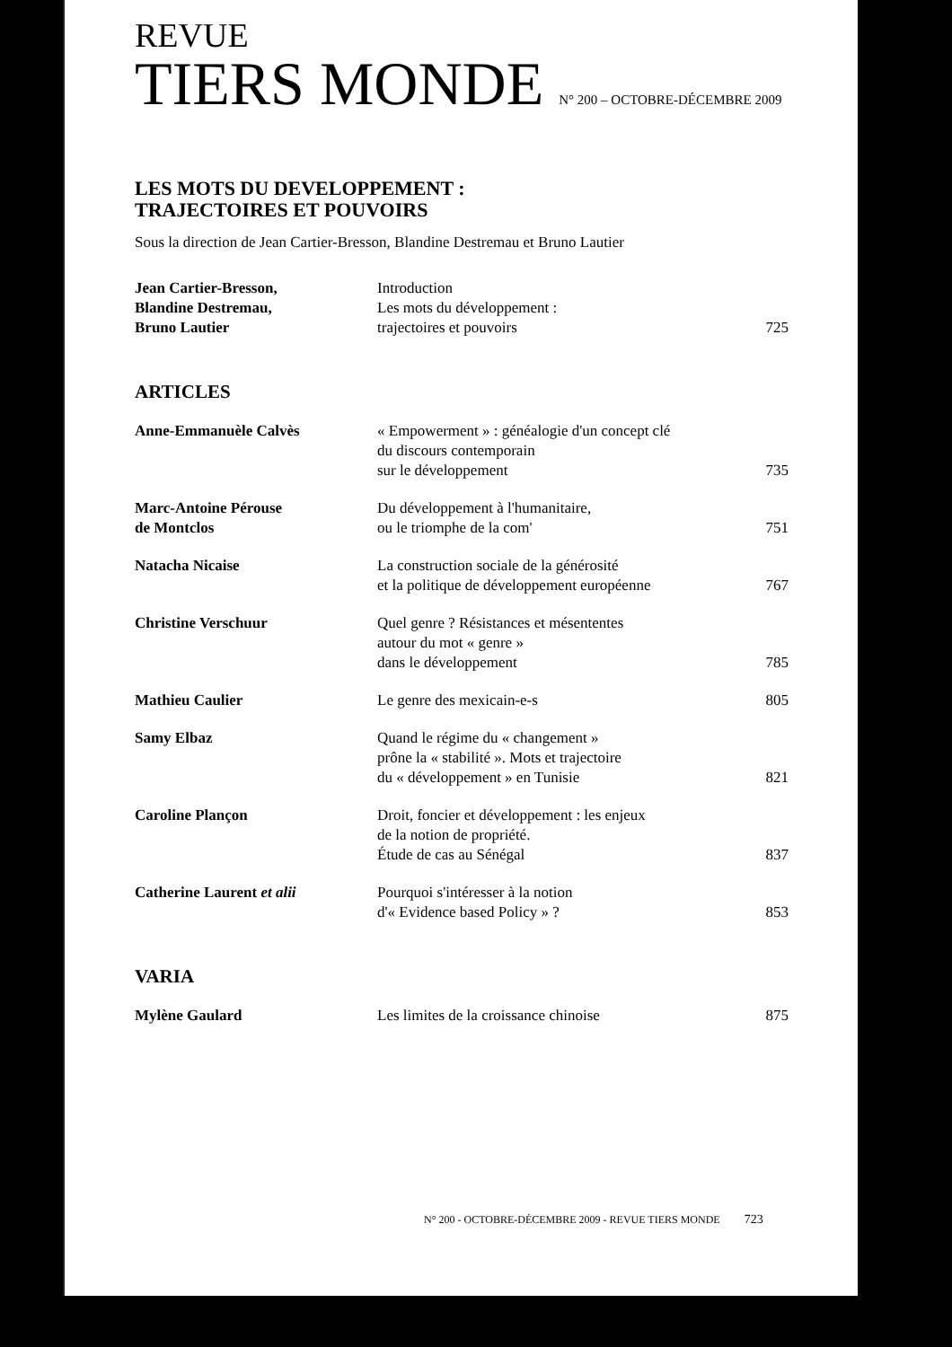REVUE
TIERS MONDE N° 200 – OCTOBRE-DÉCEMBRE 2009
LES MOTS DU DEVELOPPEMENT :
TRAJECTOIRES ET POUVOIRS
Sous la direction de Jean Cartier-Bresson, Blandine Destremau et Bruno Lautier
| Jean Cartier-Bresson, Blandine Destremau, Bruno Lautier | Introduction Les mots du développement : trajectoires et pouvoirs | 725 |
ARTICLES
| Anne-Emmanuèle Calvès | « Empowerment » : généalogie d'un concept clé du discours contemporain sur le développement | 735 |
| Marc-Antoine Pérouse de Montclos | Du développement à l'humanitaire, ou le triomphe de la com' | 751 |
| Natacha Nicaise | La construction sociale de la générosité et la politique de développement européenne | 767 |
| Christine Verschuur | Quel genre ? Résistances et mésententes autour du mot « genre » dans le développement | 785 |
| Mathieu Caulier | Le genre des mexicain-e-s | 805 |
| Samy Elbaz | Quand le régime du « changement » prône la « stabilité ». Mots et trajectoire du « développement » en Tunisie | 821 |
| Caroline Plançon | Droit, foncier et développement : les enjeux de la notion de propriété. Étude de cas au Sénégal | 837 |
| Catherine Laurent et alii | Pourquoi s'intéresser à la notion d'« Evidence based Policy » ? | 853 |
VARIA
| Mylène Gaulard | Les limites de la croissance chinoise | 875 |
N° 200 - OCTOBRE-DÉCEMBRE 2009 - REVUE TIERS MONDE 723